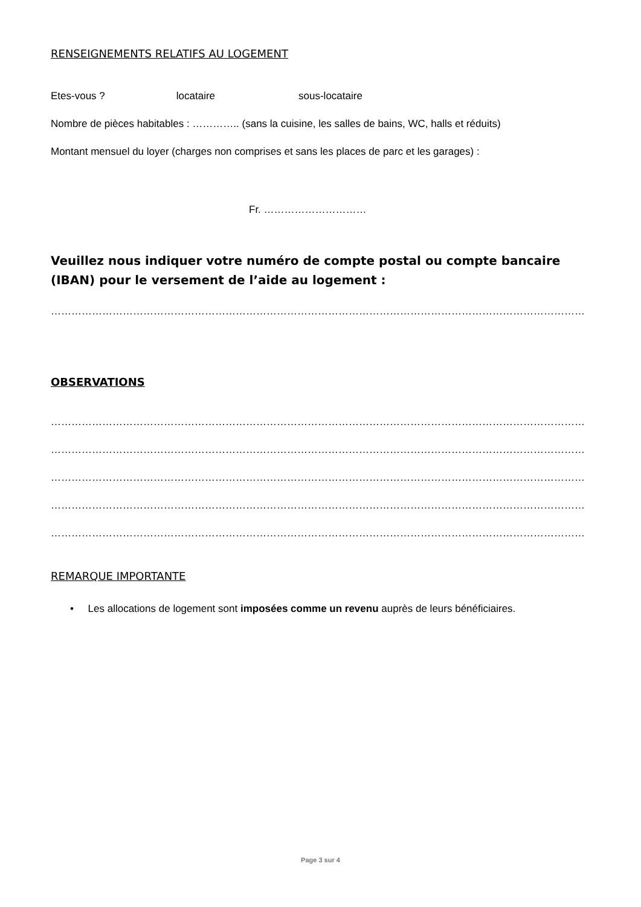RENSEIGNEMENTS RELATIFS AU LOGEMENT
Etes-vous ? locataire sous-locataire
Nombre de pièces habitables : ………….. (sans la cuisine, les salles de bains, WC, halls et réduits)
Montant mensuel du loyer (charges non comprises et sans les places de parc et les garages) :
Fr. …………………………
Veuillez nous indiquer votre numéro de compte postal ou compte bancaire (IBAN) pour le versement de l’aide au logement :
…………………………………………………………………………………………………………………………………………
OBSERVATIONS
…………………………………………………………………………………………………………………………………………
…………………………………………………………………………………………………………………………………………
…………………………………………………………………………………………………………………………………………
…………………………………………………………………………………………………………………………………………
…………………………………………………………………………………………………………………………………………
REMARQUE IMPORTANTE
• Les allocations de logement sont imposées comme un revenu auprès de leurs bénéficiaires.
Page 3 sur 4